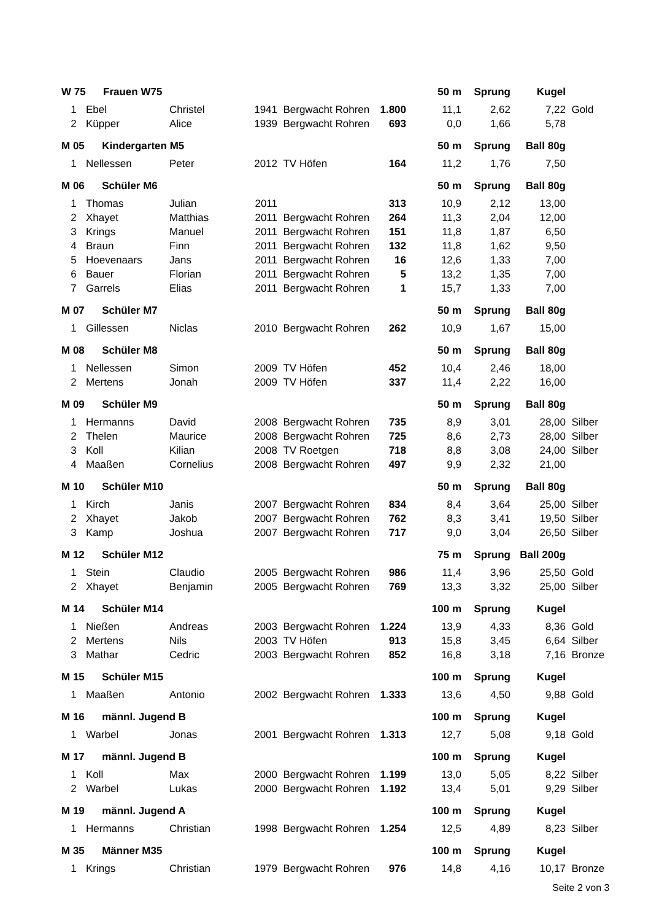| W 75 Frauen W75 | | | | | | 50 m | Sprung | Kugel | |
| 1 | Ebel | Christel | 1941 | Bergwacht Rohren | 1.800 | 11,1 | 2,62 | 7,22 | Gold |
| 2 | Küpper | Alice | 1939 | Bergwacht Rohren | 693 | 0,0 | 1,66 | 5,78 | |
| M 05 Kindergarten M5 | | | | | | 50 m | Sprung | Ball 80g | |
| 1 | Nellessen | Peter | 2012 | TV Höfen | 164 | 11,2 | 1,76 | 7,50 | |
| M 06 Schüler M6 | | | | | | 50 m | Sprung | Ball 80g | |
| 1 | Thomas | Julian | 2011 | | 313 | 10,9 | 2,12 | 13,00 | |
| 2 | Xhayet | Matthias | 2011 | Bergwacht Rohren | 264 | 11,3 | 2,04 | 12,00 | |
| 3 | Krings | Manuel | 2011 | Bergwacht Rohren | 151 | 11,8 | 1,87 | 6,50 | |
| 4 | Braun | Finn | 2011 | Bergwacht Rohren | 132 | 11,8 | 1,62 | 9,50 | |
| 5 | Hoevenaars | Jans | 2011 | Bergwacht Rohren | 16 | 12,6 | 1,33 | 7,00 | |
| 6 | Bauer | Florian | 2011 | Bergwacht Rohren | 5 | 13,2 | 1,35 | 7,00 | |
| 7 | Garrels | Elias | 2011 | Bergwacht Rohren | 1 | 15,7 | 1,33 | 7,00 | |
| M 07 Schüler M7 | | | | | | 50 m | Sprung | Ball 80g | |
| 1 | Gillessen | Niclas | 2010 | Bergwacht Rohren | 262 | 10,9 | 1,67 | 15,00 | |
| M 08 Schüler M8 | | | | | | 50 m | Sprung | Ball 80g | |
| 1 | Nellessen | Simon | 2009 | TV Höfen | 452 | 10,4 | 2,46 | 18,00 | |
| 2 | Mertens | Jonah | 2009 | TV Höfen | 337 | 11,4 | 2,22 | 16,00 | |
| M 09 Schüler M9 | | | | | | 50 m | Sprung | Ball 80g | |
| 1 | Hermanns | David | 2008 | Bergwacht Rohren | 735 | 8,9 | 3,01 | 28,00 | Silber |
| 2 | Thelen | Maurice | 2008 | Bergwacht Rohren | 725 | 8,6 | 2,73 | 28,00 | Silber |
| 3 | Koll | Kilian | 2008 | TV Roetgen | 718 | 8,8 | 3,08 | 24,00 | Silber |
| 4 | Maaßen | Cornelius | 2008 | Bergwacht Rohren | 497 | 9,9 | 2,32 | 21,00 | |
| M 10 Schüler M10 | | | | | | 50 m | Sprung | Ball 80g | |
| 1 | Kirch | Janis | 2007 | Bergwacht Rohren | 834 | 8,4 | 3,64 | 25,00 | Silber |
| 2 | Xhayet | Jakob | 2007 | Bergwacht Rohren | 762 | 8,3 | 3,41 | 19,50 | Silber |
| 3 | Kamp | Joshua | 2007 | Bergwacht Rohren | 717 | 9,0 | 3,04 | 26,50 | Silber |
| M 12 Schüler M12 | | | | | | 75 m | Sprung | Ball 200g | |
| 1 | Stein | Claudio | 2005 | Bergwacht Rohren | 986 | 11,4 | 3,96 | 25,50 | Gold |
| 2 | Xhayet | Benjamin | 2005 | Bergwacht Rohren | 769 | 13,3 | 3,32 | 25,00 | Silber |
| M 14 Schüler M14 | | | | | | 100 m | Sprung | Kugel | |
| 1 | Nießen | Andreas | 2003 | Bergwacht Rohren | 1.224 | 13,9 | 4,33 | 8,36 | Gold |
| 2 | Mertens | Nils | 2003 | TV Höfen | 913 | 15,8 | 3,45 | 6,64 | Silber |
| 3 | Mathar | Cedric | 2003 | Bergwacht Rohren | 852 | 16,8 | 3,18 | 7,16 | Bronze |
| M 15 Schüler M15 | | | | | | 100 m | Sprung | Kugel | |
| 1 | Maaßen | Antonio | 2002 | Bergwacht Rohren | 1.333 | 13,6 | 4,50 | 9,88 | Gold |
| M 16 männl. Jugend B | | | | | | 100 m | Sprung | Kugel | |
| 1 | Warbel | Jonas | 2001 | Bergwacht Rohren | 1.313 | 12,7 | 5,08 | 9,18 | Gold |
| M 17 männl. Jugend B | | | | | | 100 m | Sprung | Kugel | |
| 1 | Koll | Max | 2000 | Bergwacht Rohren | 1.199 | 13,0 | 5,05 | 8,22 | Silber |
| 2 | Warbel | Lukas | 2000 | Bergwacht Rohren | 1.192 | 13,4 | 5,01 | 9,29 | Silber |
| M 19 männl. Jugend A | | | | | | 100 m | Sprung | Kugel | |
| 1 | Hermanns | Christian | 1998 | Bergwacht Rohren | 1.254 | 12,5 | 4,89 | 8,23 | Silber |
| M 35 Männer M35 | | | | | | 100 m | Sprung | Kugel | |
| 1 | Krings | Christian | 1979 | Bergwacht Rohren | 976 | 14,8 | 4,16 | 10,17 | Bronze |
Seite 2 von 3